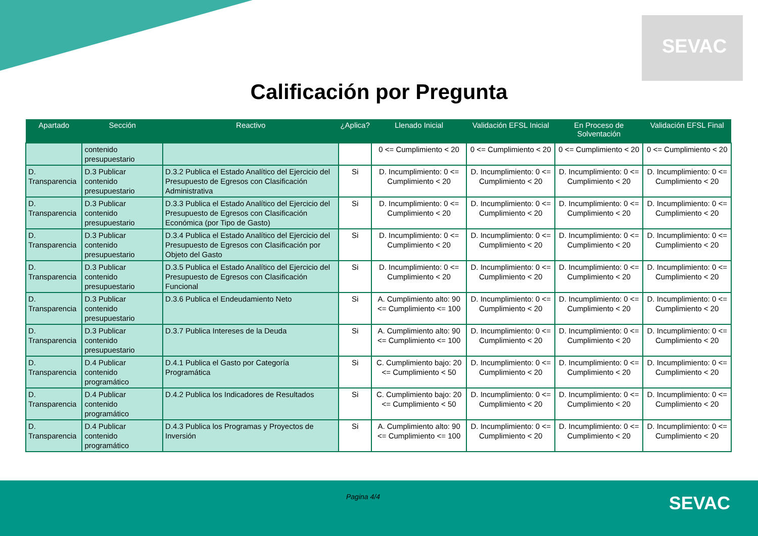SEVAC
Calificación por Pregunta
| Apartado | Sección | Reactivo | ¿Aplica? | Llenado Inicial | Validación EFSL Inicial | En Proceso de Solventación | Validación EFSL Final |
| --- | --- | --- | --- | --- | --- | --- | --- |
| | contenido presupuestario | | | 0 <= Cumplimiento < 20 | 0 <= Cumplimiento < 20 | 0 <= Cumplimiento < 20 | 0 <= Cumplimiento < 20 |
| D. Transparencia | D.3 Publicar contenido presupuestario | D.3.2 Publica el Estado Analítico del Ejercicio del Presupuesto de Egresos con Clasificación Administrativa | Si | D. Incumplimiento: 0 <= Cumplimiento < 20 | D. Incumplimiento: 0 <= Cumplimiento < 20 | D. Incumplimiento: 0 <= Cumplimiento < 20 | D. Incumplimiento: 0 <= Cumplimiento < 20 |
| D. Transparencia | D.3 Publicar contenido presupuestario | D.3.3 Publica el Estado Analítico del Ejercicio del Presupuesto de Egresos con Clasificación Económica (por Tipo de Gasto) | Si | D. Incumplimiento: 0 <= Cumplimiento < 20 | D. Incumplimiento: 0 <= Cumplimiento < 20 | D. Incumplimiento: 0 <= Cumplimiento < 20 | D. Incumplimiento: 0 <= Cumplimiento < 20 |
| D. Transparencia | D.3 Publicar contenido presupuestario | D.3.4 Publica el Estado Analítico del Ejercicio del Presupuesto de Egresos con Clasificación por Objeto del Gasto | Si | D. Incumplimiento: 0 <= Cumplimiento < 20 | D. Incumplimiento: 0 <= Cumplimiento < 20 | D. Incumplimiento: 0 <= Cumplimiento < 20 | D. Incumplimiento: 0 <= Cumplimiento < 20 |
| D. Transparencia | D.3 Publicar contenido presupuestario | D.3.5 Publica el Estado Analítico del Ejercicio del Presupuesto de Egresos con Clasificación Funcional | Si | D. Incumplimiento: 0 <= Cumplimiento < 20 | D. Incumplimiento: 0 <= Cumplimiento < 20 | D. Incumplimiento: 0 <= Cumplimiento < 20 | D. Incumplimiento: 0 <= Cumplimiento < 20 |
| D. Transparencia | D.3 Publicar contenido presupuestario | D.3.6 Publica el Endeudamiento Neto | Si | A. Cumplimiento alto: 90 <= Cumplimiento <= 100 | D. Incumplimiento: 0 <= Cumplimiento < 20 | D. Incumplimiento: 0 <= Cumplimiento < 20 | D. Incumplimiento: 0 <= Cumplimiento < 20 |
| D. Transparencia | D.3 Publicar contenido presupuestario | D.3.7 Publica Intereses de la Deuda | Si | A. Cumplimiento alto: 90 <= Cumplimiento <= 100 | D. Incumplimiento: 0 <= Cumplimiento < 20 | D. Incumplimiento: 0 <= Cumplimiento < 20 | D. Incumplimiento: 0 <= Cumplimiento < 20 |
| D. Transparencia | D.4 Publicar contenido programático | D.4.1 Publica el Gasto por Categoría Programática | Si | C. Cumplimiento bajo: 20 <= Cumplimiento < 50 | D. Incumplimiento: 0 <= Cumplimiento < 20 | D. Incumplimiento: 0 <= Cumplimiento < 20 | D. Incumplimiento: 0 <= Cumplimiento < 20 |
| D. Transparencia | D.4 Publicar contenido programático | D.4.2 Publica los Indicadores de Resultados | Si | C. Cumplimiento bajo: 20 <= Cumplimiento < 50 | D. Incumplimiento: 0 <= Cumplimiento < 20 | D. Incumplimiento: 0 <= Cumplimiento < 20 | D. Incumplimiento: 0 <= Cumplimiento < 20 |
| D. Transparencia | D.4 Publicar contenido programático | D.4.3 Publica los Programas y Proyectos de Inversión | Si | A. Cumplimiento alto: 90 <= Cumplimiento <= 100 | D. Incumplimiento: 0 <= Cumplimiento < 20 | D. Incumplimiento: 0 <= Cumplimiento < 20 | D. Incumplimiento: 0 <= Cumplimiento < 20 |
Pagina 4/4 SEVAC